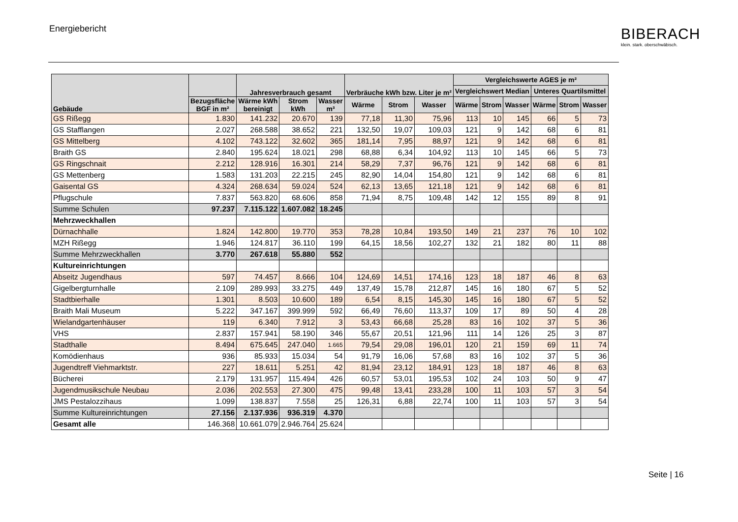Energiebericht
BIBERACH
klein. stark. oberschwäbisch.
| Gebäude | | Jahresverbrauch gesamt | | | Verbräuche kWh bzw. Liter je m² | | | Vergleichswerte AGES je m² | | | | | |
| --- | --- | --- | --- | --- | --- | --- | --- | --- | --- | --- | --- | --- | --- |
| | | | | | | | | Vergleichswert Median | | | Unteres Quartilsmittel | | |
| | Bezugsfläche BGF in m² | Wärme kWh bereinigt | Strom kWh | Wasser m³ | Wärme | Strom | Wasser | Wärme | Strom | Wasser | Wärme | Strom | Wasser |
| GS Rißegg | 1.830 | 141.232 | 20.670 | 139 | 77,18 | 11,30 | 75,96 | 113 | 10 | 145 | 66 | 5 | 73 |
| GS Stafflangen | 2.027 | 268.588 | 38.652 | 221 | 132,50 | 19,07 | 109,03 | 121 | 9 | 142 | 68 | 6 | 81 |
| GS Mittelberg | 4.102 | 743.122 | 32.602 | 365 | 181,14 | 7,95 | 88,97 | 121 | 9 | 142 | 68 | 6 | 81 |
| Braith GS | 2.840 | 195.624 | 18.021 | 298 | 68,88 | 6,34 | 104,92 | 113 | 10 | 145 | 66 | 5 | 73 |
| GS Ringschnait | 2.212 | 128.916 | 16.301 | 214 | 58,29 | 7,37 | 96,76 | 121 | 9 | 142 | 68 | 6 | 81 |
| GS Mettenberg | 1.583 | 131.203 | 22.215 | 245 | 82,90 | 14,04 | 154,80 | 121 | 9 | 142 | 68 | 6 | 81 |
| Gaisental GS | 4.324 | 268.634 | 59.024 | 524 | 62,13 | 13,65 | 121,18 | 121 | 9 | 142 | 68 | 6 | 81 |
| Pflugschule | 7.837 | 563.820 | 68.606 | 858 | 71,94 | 8,75 | 109,48 | 142 | 12 | 155 | 89 | 8 | 91 |
| Summe Schulen | 97.237 | 7.115.122 | 1.607.082 | 18.245 | | | | | | | | | |
| Mehrzweckhallen | | | | | | | | | | | | | |
| Dürnachhalle | 1.824 | 142.800 | 19.770 | 353 | 78,28 | 10,84 | 193,50 | 149 | 21 | 237 | 76 | 10 | 102 |
| MZH Rißegg | 1.946 | 124.817 | 36.110 | 199 | 64,15 | 18,56 | 102,27 | 132 | 21 | 182 | 80 | 11 | 88 |
| Summe Mehrzweckhallen | 3.770 | 267.618 | 55.880 | 552 | | | | | | | | | |
| Kultureinrichtungen | | | | | | | | | | | | | |
| Abseitz Jugendhaus | 597 | 74.457 | 8.666 | 104 | 124,69 | 14,51 | 174,16 | 123 | 18 | 187 | 46 | 8 | 63 |
| Gigelbergturnhalle | 2.109 | 289.993 | 33.275 | 449 | 137,49 | 15,78 | 212,87 | 145 | 16 | 180 | 67 | 5 | 52 |
| Stadtbierhalle | 1.301 | 8.503 | 10.600 | 189 | 6,54 | 8,15 | 145,30 | 145 | 16 | 180 | 67 | 5 | 52 |
| Braith Mali Museum | 5.222 | 347.167 | 399.999 | 592 | 66,49 | 76,60 | 113,37 | 109 | 17 | 89 | 50 | 4 | 28 |
| Wielandgartenhäuser | 119 | 6.340 | 7.912 | 3 | 53,43 | 66,68 | 25,28 | 83 | 16 | 102 | 37 | 5 | 36 |
| VHS | 2.837 | 157.941 | 58.190 | 346 | 55,67 | 20,51 | 121,96 | 111 | 14 | 126 | 25 | 3 | 87 |
| Stadthalle | 8.494 | 675.645 | 247.040 | 1.665 | 79,54 | 29,08 | 196,01 | 120 | 21 | 159 | 69 | 11 | 74 |
| Komödienhaus | 936 | 85.933 | 15.034 | 54 | 91,79 | 16,06 | 57,68 | 83 | 16 | 102 | 37 | 5 | 36 |
| Jugendtreff Viehmarktstr. | 227 | 18.611 | 5.251 | 42 | 81,94 | 23,12 | 184,91 | 123 | 18 | 187 | 46 | 8 | 63 |
| Bücherei | 2.179 | 131.957 | 115.494 | 426 | 60,57 | 53,01 | 195,53 | 102 | 24 | 103 | 50 | 9 | 47 |
| Jugendmusikschule Neubau | 2.036 | 202.553 | 27.300 | 475 | 99,48 | 13,41 | 233,28 | 100 | 11 | 103 | 57 | 3 | 54 |
| JMS Pestalozzihaus | 1.099 | 138.837 | 7.558 | 25 | 126,31 | 6,88 | 22,74 | 100 | 11 | 103 | 57 | 3 | 54 |
| Summe Kultureinrichtungen | 27.156 | 2.137.936 | 936.319 | 4.370 | | | | | | | | | |
| Gesamt alle | 146.368 | 10.661.079 | 2.946.764 | 25.624 | | | | | | | | | |
Seite | 16